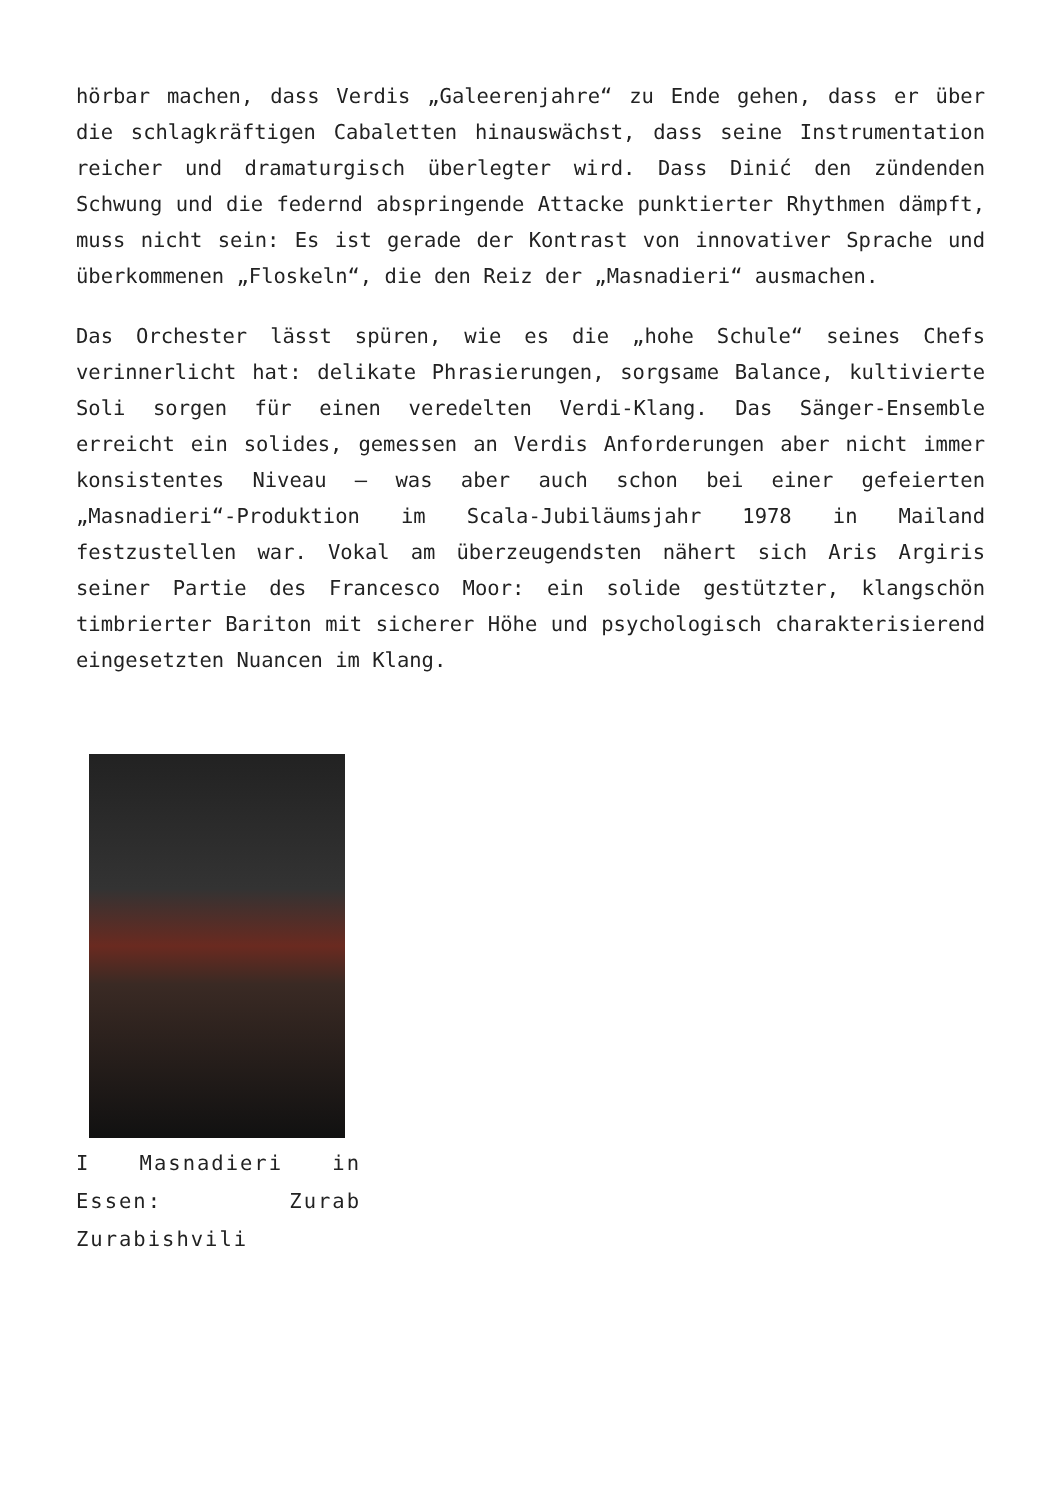hörbar machen, dass Verdis „Galeerenjahre“ zu Ende gehen, dass er über die schlagkräftigen Cabaletten hinauswächst, dass seine Instrumentation reicher und dramaturgisch überlegter wird. Dass Dinić den zündenden Schwung und die federnd abspringende Attacke punktierter Rhythmen dämpft, muss nicht sein: Es ist gerade der Kontrast von innovativer Sprache und überkommenen „Floskeln“, die den Reiz der „Masnadieri“ ausmachen.
Das Orchester lässt spüren, wie es die „hohe Schule“ seines Chefs verinnerlicht hat: delikate Phrasierungen, sorgsame Balance, kultivierte Soli sorgen für einen veredelten Verdi-Klang. Das Sänger-Ensemble erreicht ein solides, gemessen an Verdis Anforderungen aber nicht immer konsistentes Niveau – was aber auch schon bei einer gefeierten „Masnadieri“-Produktion im Scala-Jubiläumsjahr 1978 in Mailand festzustellen war. Vokal am überzeugendsten nähert sich Aris Argiris seiner Partie des Francesco Moor: ein solide gestützter, klangschön timbrierter Bariton mit sicherer Höhe und psychologisch charakterisierend eingesetzten Nuancen im Klang.
I Masnadieri in Essen: Zurab Zurabishvili